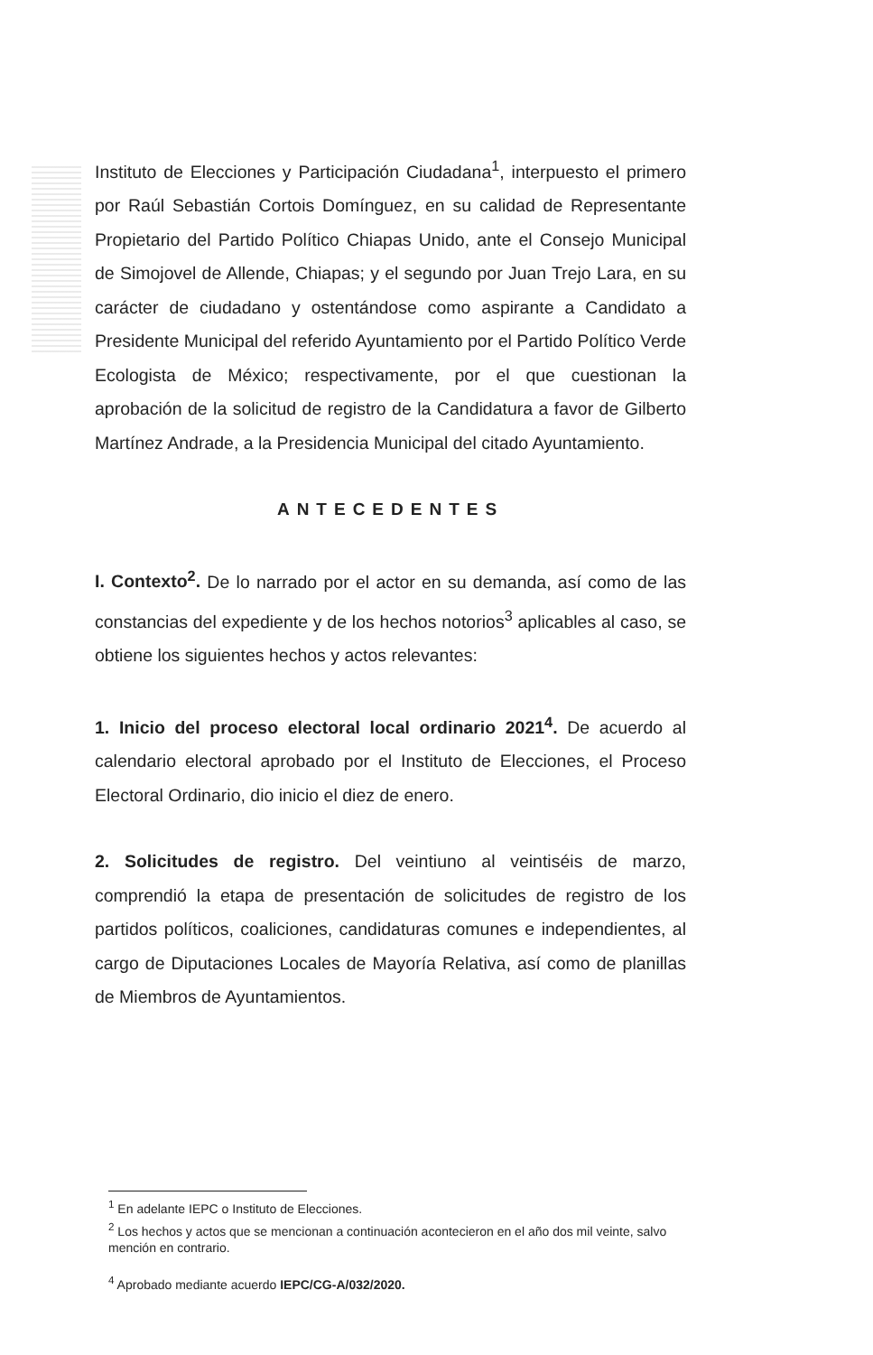Instituto de Elecciones y Participación Ciudadana<sup>1</sup>, interpuesto el primero por Raúl Sebastián Cortois Domínguez, en su calidad de Representante Propietario del Partido Político Chiapas Unido, ante el Consejo Municipal de Simojovel de Allende, Chiapas; y el segundo por Juan Trejo Lara, en su carácter de ciudadano y ostentándose como aspirante a Candidato a Presidente Municipal del referido Ayuntamiento por el Partido Político Verde Ecologista de México; respectivamente, por el que cuestionan la aprobación de la solicitud de registro de la Candidatura a favor de Gilberto Martínez Andrade, a la Presidencia Municipal del citado Ayuntamiento.
ANTECEDENTES
I. Contexto<sup>2</sup>. De lo narrado por el actor en su demanda, así como de las constancias del expediente y de los hechos notorios<sup>3</sup> aplicables al caso, se obtiene los siguientes hechos y actos relevantes:
1. Inicio del proceso electoral local ordinario 2021<sup>4</sup>. De acuerdo al calendario electoral aprobado por el Instituto de Elecciones, el Proceso Electoral Ordinario, dio inicio el diez de enero.
2. Solicitudes de registro. Del veintiuno al veintiséis de marzo, comprendió la etapa de presentación de solicitudes de registro de los partidos políticos, coaliciones, candidaturas comunes e independientes, al cargo de Diputaciones Locales de Mayoría Relativa, así como de planillas de Miembros de Ayuntamientos.
<sup>1</sup> En adelante IEPC o Instituto de Elecciones.
<sup>2</sup> Los hechos y actos que se mencionan a continuación acontecieron en el año dos mil veinte, salvo mención en contrario.
<sup>4</sup> Aprobado mediante acuerdo IEPC/CG-A/032/2020.